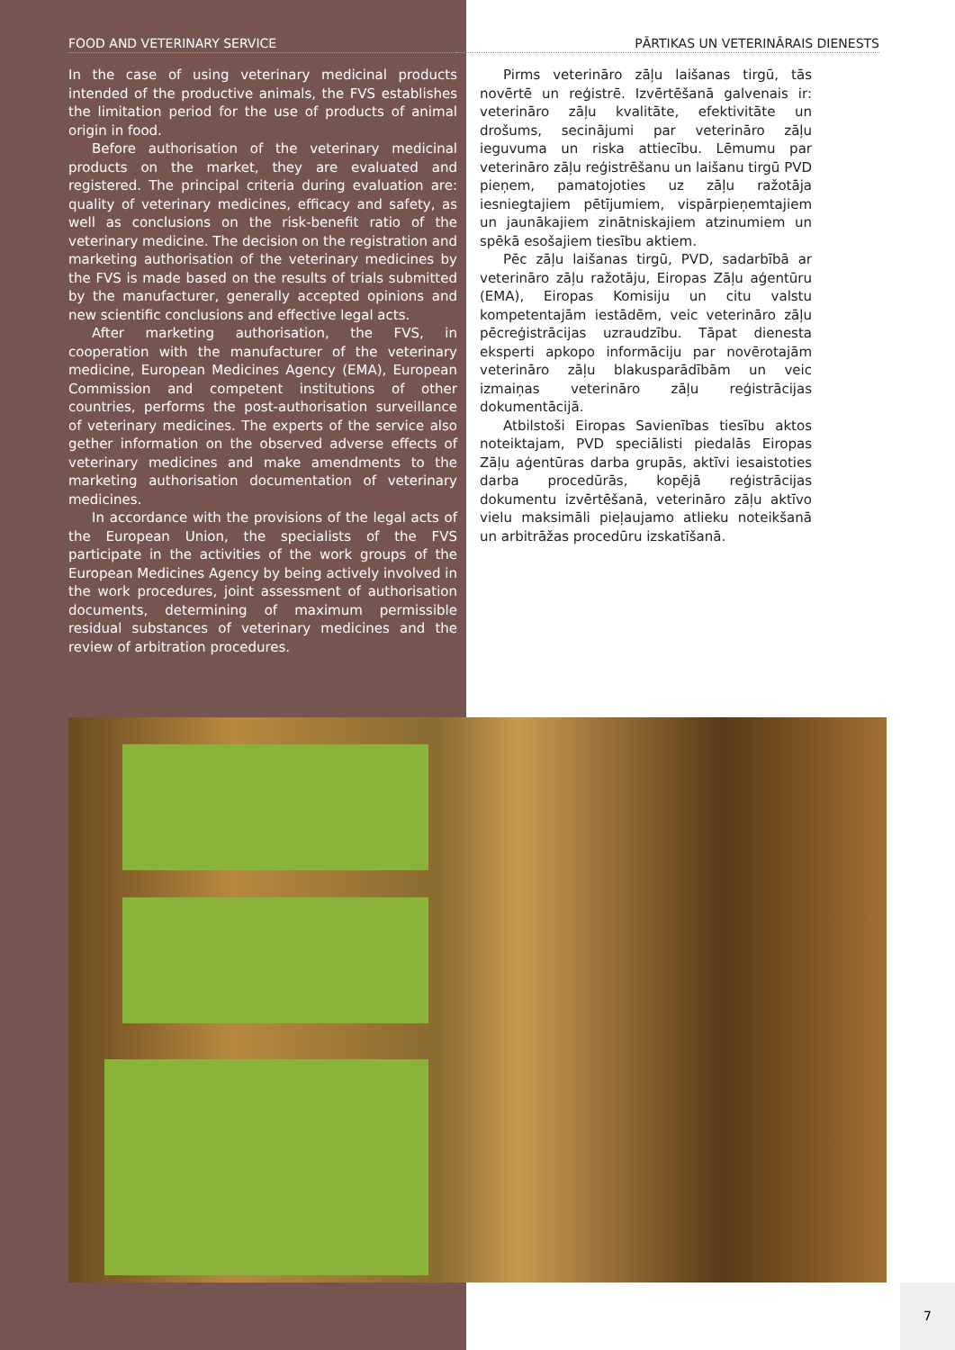FOOD AND VETERINARY SERVICE
In the case of using veterinary medicinal products intended of the productive animals, the FVS establishes the limitation period for the use of products of animal origin in food.
Before authorisation of the veterinary medicinal products on the market, they are evaluated and registered. The principal criteria during evaluation are: quality of veterinary medicines, efficacy and safety, as well as conclusions on the risk-benefit ratio of the veterinary medicine. The decision on the registration and marketing authorisation of the veterinary medicines by the FVS is made based on the results of trials submitted by the manufacturer, generally accepted opinions and new scientific conclusions and effective legal acts.
After marketing authorisation, the FVS, in cooperation with the manufacturer of the veterinary medicine, European Medicines Agency (EMA), European Commission and competent institutions of other countries, performs the post-authorisation surveillance of veterinary medicines. The experts of the service also gether information on the observed adverse effects of veterinary medicines and make amendments to the marketing authorisation documentation of veterinary medicines.
In accordance with the provisions of the legal acts of the European Union, the specialists of the FVS participate in the activities of the work groups of the European Medicines Agency by being actively involved in the work procedures, joint assessment of authorisation documents, determining of maximum permissible residual substances of veterinary medicines and the review of arbitration procedures.
PĀRTIKAS UN VETERINĀRAIS DIENESTS
Pirms veterināro zāļu laišanas tirgū, tās novērtē un reģistrē. Izvērtēšanā galvenais ir: veterināro zāļu kvalitāte, efektivitāte un drošums, secinājumi par veterināro zāļu ieguvuma un riska attiecību. Lēmumu par veterināro zāļu reģistrēšanu un laišanu tirgū PVD pieņem, pamatojoties uz zāļu ražotāja iesniegtajiem pētījumiem, vispārpieņemtajiem un jaunākajiem zinātniskajiem atzinumiem un spēkā esošajiem tiesību aktiem.
Pēc zāļu laišanas tirgū, PVD, sadarbībā ar veterināro zāļu ražotāju, Eiropas Zāļu aģentūru (EMA), Eiropas Komisiju un citu valstu kompetentajām iestādēm, veic veterināro zāļu pēcreģistrācijas uzraudzību. Tāpat dienesta eksperti apkopo informāciju par novērotajām veterināro zāļu blakusparādībām un veic izmaiņas veterināro zāļu reģistrācijas dokumentācijā.
Atbilstoši Eiropas Savienības tiesību aktos noteiktajam, PVD speciālisti piedalās Eiropas Zāļu aģentūras darba grupās, aktīvi iesaistoties darba procedūrās, kopējā reģistrācijas dokumentu izvērtēšanā, veterināro zāļu aktīvo vielu maksimāli pieļaujamo atlieku noteikšanā un arbitrāžas procedūru izskatīšanā.
7